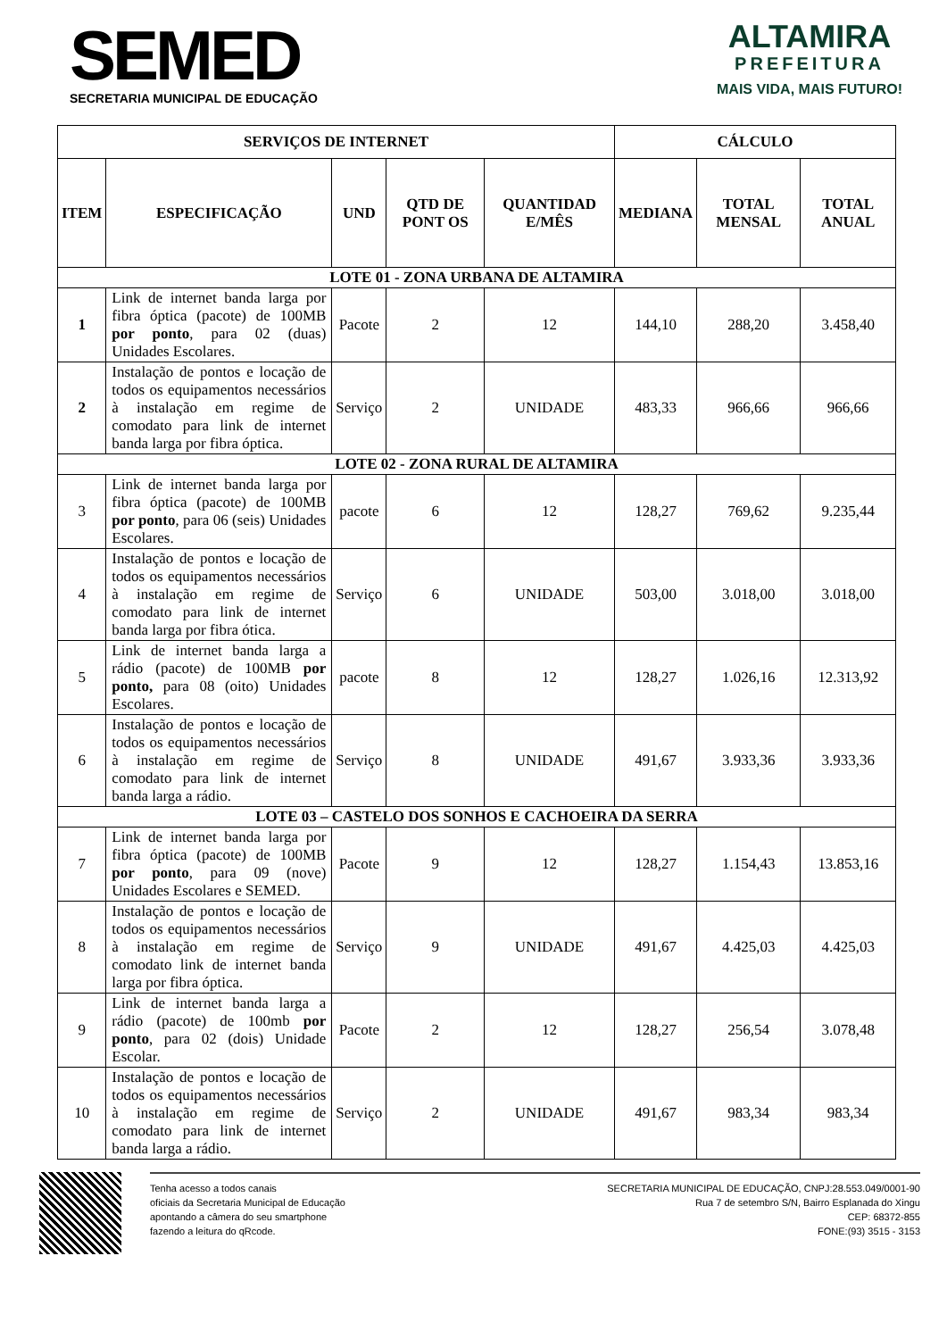SEMED
SECRETARIA MUNICIPAL DE EDUCAÇÃO
ALTAMIRA
PREFEITURA
MAIS VIDA, MAIS FUTURO!
| SERVIÇOS DE INTERNET | | | | | CÁLCULO | | |
| --- | --- | --- | --- | --- | --- | --- | --- |
| ITEM | ESPECIFICAÇÃO | UND | QTD DE PONT OS | QUANTIDAD E/MÊS | MEDIANA | TOTAL MENSAL | TOTAL ANUAL |
| LOTE 01 - ZONA URBANA DE ALTAMIRA | | | | | | | |
| 1 | Link de internet banda larga por fibra óptica (pacote) de 100MB por ponto , para 02 (duas) Unidades Escolares. | Pacote | 2 | 12 | 144,10 | 288,20 | 3.458,40 |
| 2 | Instalação de pontos e locação de todos os equipamentos necessários à instalação em regime de comodato para link de internet banda larga por fibra óptica. | Serviço | 2 | UNIDADE | 483,33 | 966,66 | 966,66 |
| LOTE 02 - ZONA RURAL DE ALTAMIRA | | | | | | | |
| 3 | Link de internet banda larga por fibra óptica (pacote) de 100MB por ponto , para 06 (seis) Unidades Escolares. | pacote | 6 | 12 | 128,27 | 769,62 | 9.235,44 |
| 4 | Instalação de pontos e locação de todos os equipamentos necessários à instalação em regime de comodato para link de internet banda larga por fibra ótica. | Serviço | 6 | UNIDADE | 503,00 | 3.018,00 | 3.018,00 |
| 5 | Link de internet banda larga a rádio (pacote) de 100MB por ponto, para 08 (oito) Unidades Escolares. | pacote | 8 | 12 | 128,27 | 1.026,16 | 12.313,92 |
| 6 | Instalação de pontos e locação de todos os equipamentos necessários à instalação em regime de comodato para link de internet banda larga a rádio. | Serviço | 8 | UNIDADE | 491,67 | 3.933,36 | 3.933,36 |
| LOTE 03 – CASTELO DOS SONHOS E CACHOEIRA DA SERRA | | | | | | | |
| 7 | Link de internet banda larga por fibra óptica (pacote) de 100MB por ponto , para 09 (nove) Unidades Escolares e SEMED. | Pacote | 9 | 12 | 128,27 | 1.154,43 | 13.853,16 |
| 8 | Instalação de pontos e locação de todos os equipamentos necessários à instalação em regime de comodato link de internet banda larga por fibra óptica. | Serviço | 9 | UNIDADE | 491,67 | 4.425,03 | 4.425,03 |
| 9 | Link de internet banda larga a rádio (pacote) de 100mb por ponto , para 02 (dois) Unidade Escolar. | Pacote | 2 | 12 | 128,27 | 256,54 | 3.078,48 |
| 10 | Instalação de pontos e locação de todos os equipamentos necessários à instalação em regime de comodato para link de internet banda larga a rádio. | Serviço | 2 | UNIDADE | 491,67 | 983,34 | 983,34 |
Tenha acesso a todos canais
oficiais da Secretaria Municipal de Educação
apontando a câmera do seu smartphone
fazendo a leitura do qRcode.
SECRETARIA MUNICIPAL DE EDUCAÇÃO, CNPJ:28.553.049/0001-90
Rua 7 de setembro S/N, Bairro Esplanada do Xingu
CEP: 68372-855
FONE:(93) 3515 - 3153